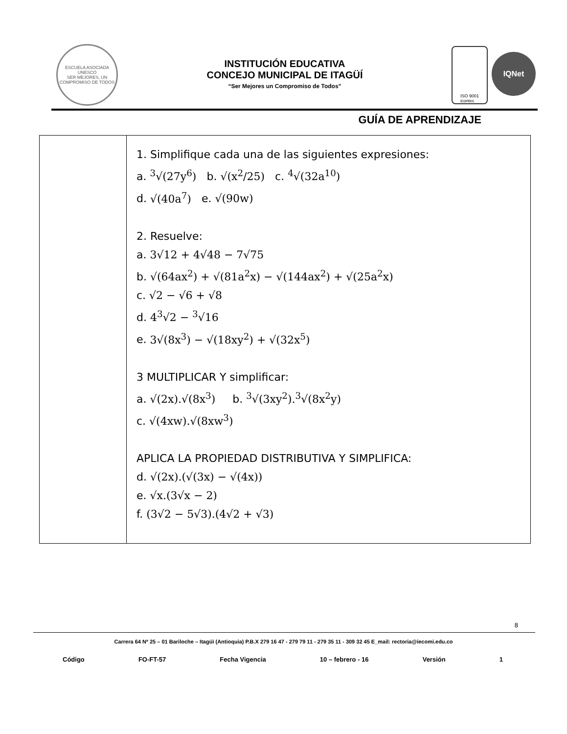ESCUELA ASOCIADA UNESCO
SER MEJORES, UN COMPROMISO DE TODOS
INSTITUCIÓN EDUCATIVA
CONCEJO MUNICIPAL DE ITAGÜÍ
“Ser Mejores un Compromiso de Todos”
ISO 9001
icontec
IQNet
GUÍA DE APRENDIZAJE
| | 1. Simplifique cada una de las siguientes expresiones: a. <sup>3</sup>√(27y<sup>6</sup>) b. √(x<sup>2</sup>/25) c. <sup>4</sup>√(32a<sup>10</sup>) d. √(40a<sup>7</sup>) e. √(90w) 2. Resuelve: a. 3√12 + 4√48 − 7√75 b. √(64ax<sup>2</sup>) + √(81a<sup>2</sup>x) − √(144ax<sup>2</sup>) + √(25a<sup>2</sup>x) c. √2 − √6 + √8 d. 4<sup>3</sup>√2 − <sup>3</sup>√16 e. 3√(8x<sup>3</sup>) − √(18xy<sup>2</sup>) + √(32x<sup>5</sup>) 3 MULTIPLICAR Y simplificar: a. √(2x).√(8x<sup>3</sup>) b. <sup>3</sup>√(3xy<sup>2</sup>).<sup>3</sup>√(8x<sup>2</sup>y) c. √(4xw).√(8xw<sup>3</sup>) APLICA LA PROPIEDAD DISTRIBUTIVA Y SIMPLIFICA: d. √(2x).(√(3x) − √(4x)) e. √x.(3√x − 2) f. (3√2 − 5√3).(4√2 + √3) |
8
Carrera 64 Nº 25 – 01 Bariloche – Itagüì (Antioquia) P.B.X 279 16 47 - 279 79 11 - 279 35 11 - 309 32 45 E_mail: rectoria@iecomi.edu.co
Código FO-FT-57 Fecha Vigencia 10 – febrero - 16 Versión 1